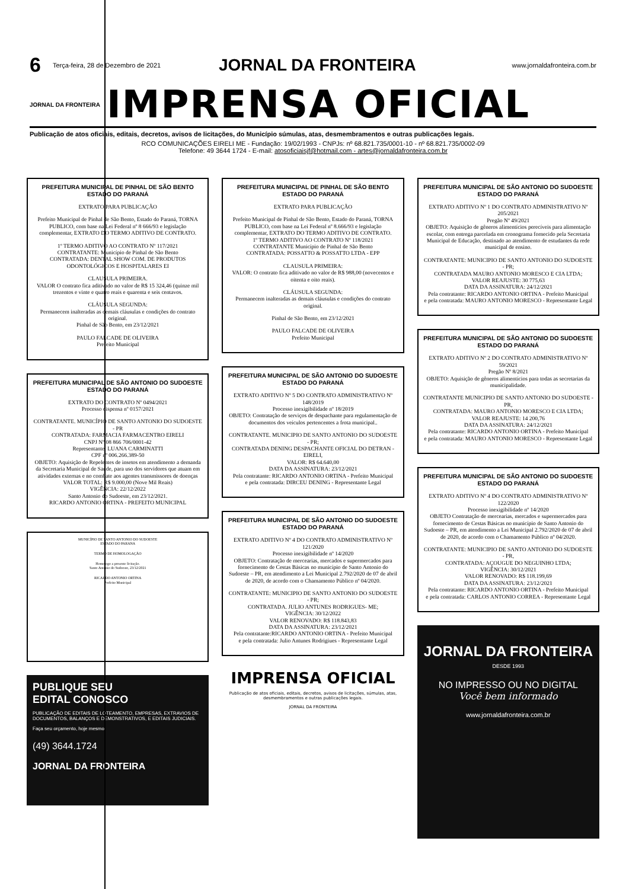6 Terça-feira, 28 de Dezembro de 2021 JORNAL DA FRONTEIRA www.jornaldafronteira.com.br
JORNAL DA FRONTEIRA
IMPRENSA OFICIAL
Publicação de atos oficiais, editais, decretos, avisos de licitações, do Município súmulas, atas, desmembramentos e outras publicações legais.
RCO COMUNICAÇÕES EIRELI ME - Fundação: 19/02/1993 - CNPJs: nº 68.821.735/0001-10 - nº 68.821.735/0002-09
Telefone: 49 3644 1724 - E-mail: atosoficiaisjf@hotmail.com - artes@jornaldafronteira.com.br
PREFEITURA MUNICIPAL DE PINHAL DE SÃO BENTO
ESTADO DO PARANÁ
EXTRATO PARA PUBLICAÇÃO
Prefeito Municipal de Pinhal de São Bento, Estado do Paraná, TORNA PUBLICO, com base na Lei Federal nº 8 666/93 e legislação complementar, EXTRATO DO TERMO ADITIVO DE CONTRATO.
1º TERMO ADITIVO AO CONTRATO Nº 117/2021
CONTRATANTE: Município de Pinhal de São Bento
CONTRATADA: DENTAL SHOW COM. DE PRODUTOS ODONTOLÓGICOS E HOSPITALARES EI
CLAUSULA PRIMEIRA.
VALOR O contrato fica aditivado no valor de R$ 15 324,46 (quinze mil trezentos e vinte e quatro reais e quarenta e seis centavos.
CLÁUSULA SEGUNDA:
Permanecem inalteradas as demais cláusulas e condições do contrato original.
Pinhal de São Bento, em 23/12/2021
PAULO FALCADE DE OLIVEIRA
Prefeito Municipal
PREFEITURA MUNICIPAL DE SÃO ANTONIO DO SUDOESTE
ESTADO DO PARANÁ
EXTRATO DO CONTRATO Nº 0494/2021
Processo dispensa nº 0157/2021
CONTRATANTE. MUNICÍPIO DE SANTO ANTONIO DO SUDOESTE - PR
CONTRATADA: FARMACIA FARMACENTRO EIRELI
CNPJ Nº 08 866 706/0001-42
Representante: LUANA CARMINATTI
CPF nº 006.266.389-50
OBJETO: Aquisição de Repelentes de insetos em atendimento a demanda da Secretaria Municipal de Saúde, para uso dos servidores que atuam em atividades externas e no combate aos agentes transmissores de doenças
VALOR TOTAL: R$ 9.000,00 (Nove Mil Reais)
VIGÊNCIA: 22/12/2022
Santo Antonio do Sudoeste, em 23/12/2021.
RICARDO ANTONIO ORTINA - PREFEITO MUNICIPAL
MUNICÍPIO DE SANTO ANTONIO DO SUDOESTE
ESTADO DO PARANA
TERMO DE HOMOLOGAÇÃO
Homologo a presente licitação.
Santo Antonio do Sudoeste, 23/12/2021
RICARDO ANTONIO ORTINA
Prefeito Municipal
PUBLIQUE SEU
EDITAL CONOSCO
PUBLICAÇÃO DE EDITAIS DE LOTEAMENTO, EMPRESAS, EXTRAVIOS DE DOCUMENTOS, BALANÇOS E DEMONSTRATIVOS, E EDITAIS JUDICIAIS.
Faça seu orçamento, hoje mesmo!
(49) 3644.1724
JORNAL DA FRONTEIRA
PREFEITURA MUNICIPAL DE PINHAL DE SÃO BENTO
ESTADO DO PARANÁ
EXTRATO PARA PUBLICAÇÃO
Prefeito Municipal de Pinhal de São Bento, Estado do Paraná, TORNA PUBLICO, com base na Lei Federal nº 8.666/93 e legislação complementar, EXTRATO DO TERMO ADITIVO DE CONTRATO.
1º TERMO ADITIVO AO CONTRATO Nº 118/2021
CONTRATANTE Município de Pinhal de São Bento
CONTRATADA: POSSATTO & POSSATTO LTDA - EPP
CLAUSULA PRIMEIRA:
VALOR: O contrato fica aditivado no valor de R$ 988,00 (novecentos e oitenta e oito reais).
CLÁUSULA SEGUNDA:
Permanecem inalteradas as demais cláusulas e condições do contrato original.
Pinhal de São Bento, em 23/12/2021
PAULO FALCADE DE OLIVEIRA
Prefeito Municipal
PREFEITURA MUNICIPAL DE SÃO ANTONIO DO SUDOESTE
ESTADO DO PARANÁ
EXTRATO ADITIVO Nº 5 DO CONTRATO ADMINISTRATIVO Nº 148/2019
Processo inexigibilidade nº 18/2019
OBJETO: Contratação de serviços de despachante para regulamentação de documentos dos veículos pertencentes a frota municipal..
CONTRATANTE. MUNICIPIO DE SANTO ANTONIO DO SUDOESTE - PR;
CONTRATADA DENING DESPACHANTE OFICIAL DO DETRAN - EIRELI,
VALOR: R$ 64.640,00
DATA DA ASSINATURA: 23/12/2021
Pela contratante: RICARDO ANTONIO ORTINA - Prefeito Municipal
e pela contratada: DIRCEU DENING - Representante Legal
PREFEITURA MUNICIPAL DE SÃO ANTONIO DO SUDOESTE
ESTADO DO PARANÁ
EXTRATO ADITIVO Nº 4 DO CONTRATO ADMINISTRATIVO Nº 121/2020
Processo inexigibilidade nº 14/2020
OBJETO: Contratação de mercearias, mercados e supermercados para fornecimento de Cestas Básicas no município de Santo Antonio do Sudoeste – PR, em atendimento a Lei Municipal 2.792/2020 de 07 de abril de 2020, de acordo com o Chamamento Público nº 04/2020.
CONTRATANTE: MUNICIPIO DE SANTO ANTONIO DO SUDOESTE - PR;
CONTRATADA. JULIO ANTUNES RODRIGUES- ME;
VIGÊNCIA: 30/12/2022
VALOR RENOVADO: R$ 118.843,83
DATA DA ASSINATURA: 23/12/2021
Pela contratante:RICARDO ANTONIO ORTINA - Prefeito Municipal
e pela contratada: Julio Antunes Rodrigiues - Representante Legal
IMPRENSA OFICIAL
Publicação de atos oficiais, editais, decretos, avisos de licitações, súmulas, atas, desmembramentos e outras publicações legais.
JORNAL DA FRONTEIRA
PREFEITURA MUNICIPAL DE SÃO ANTONIO DO SUDOESTE
ESTADO DO PARANÁ
EXTRATO ADITIVO Nº 1 DO CONTRATO ADMINISTRATIVO Nº 205/2021
Pregão Nº 49/2021
OBJETO: Aquisição de gêneros alimentícios perecíveis para alimentação escolar, com entrega parcelada em cronograma fornecido pela Secretaria Municipal de Educação, destinado ao atendimento de estudantes da rede municipal de ensino.
CONTRATANTE: MUNICIPIO DE SANTO ANTONIO DO SUDOESTE - PR;
CONTRATADA MAURO ANTONIO MORESCO E CIA LTDA;
VALOR REAJUSTE: 30 775,63
DATA DA ASSINATURA: 24/12/2021
Pela contratante: RICARDO ANTONIO ORTINA - Prefeito Municipal
e pela contratada: MAURO ANTONIO MORESCO - Representante Legal
PREFEITURA MUNICIPAL DE SÃO ANTONIO DO SUDOESTE
ESTADO DO PARANÁ
EXTRATO ADITIVO Nº 2 DO CONTRATO ADMINISTRATIVO Nº 59/2021
Pregão Nº 8/2021
OBJETO: Aquisição de gêneros alimentícios para todas as secretarias da municipalidade.
CONTRATANTE MUNICIPIO DE SANTO ANTONIO DO SUDOESTE - PR,
CONTRATADA: MAURO ANTONIO MORESCO E CIA LTDA;
VALOR REAJUSTE: 14 200,76
DATA DA ASSINATURA: 24/12/2021
Pela contratante: RICARDO ANTONIO ORTINA - Prefeito Municipal
e pela contratada: MAURO ANTONIO MORESCO - Representante Legal
PREFEITURA MUNICIPAL DE SÃO ANTONIO DO SUDOESTE
ESTADO DO PARANÁ
EXTRATO ADITIVO Nº 4 DO CONTRATO ADMINISTRATIVO Nº 122/2020
Processo inexigibilidade nº 14/2020
OBJETO Contratação de mercearias, mercados e supermercados para fornecimento de Cestas Básicas no município de Santo Antonio do Sudoeste – PR, em atendimento a Lei Municipal 2.792/2020 de 07 de abril de 2020, de acordo com o Chamamento Público nº 04/2020.
CONTRATANTE: MUNICIPIO DE SANTO ANTONIO DO SUDOESTE - PR,
CONTRATADA: AÇOUGUE DO NEGUINHO LTDA;
VIGÊNCIA: 30/12/2021
VALOR RENOVADO: R$ 118.199,69
DATA DA ASSINATURA: 23/12/2021
Pela contratante: RICARDO ANTONIO ORTINA - Prefeito Municipal
e pela contratada: CARLOS ANTONIO CORREA - Representante Legal
JORNAL DA FRONTEIRA
DESDE 1993
NO IMPRESSO OU NO DIGITAL
Você bem informado
www.jornaldafronteira.com.br